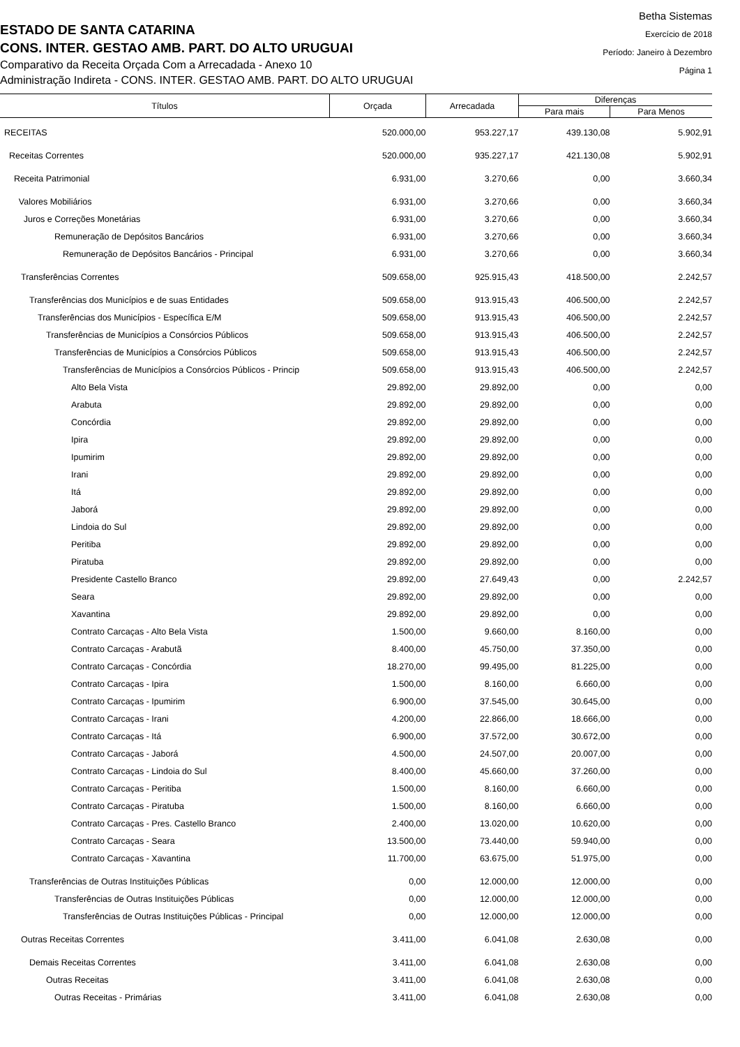ESTADO DE SANTA CATARINA
CONS. INTER. GESTAO AMB. PART. DO ALTO URUGUAI
Comparativo da Receita Orçada Com a Arrecadada - Anexo 10
Administração Indireta - CONS. INTER. GESTAO AMB. PART. DO ALTO URUGUAI
Betha Sistemas
Exercício de 2018
Período: Janeiro à Dezembro
Página 1
| Títulos | Orçada | Arrecadada | Diferenças | |
| --- | --- | --- | --- | --- |
| | | | Para mais | Para Menos |
| RECEITAS | 520.000,00 | 953.227,17 | 439.130,08 | 5.902,91 |
| Receitas Correntes | 520.000,00 | 935.227,17 | 421.130,08 | 5.902,91 |
| Receita Patrimonial | 6.931,00 | 3.270,66 | 0,00 | 3.660,34 |
| Valores Mobiliários | 6.931,00 | 3.270,66 | 0,00 | 3.660,34 |
| Juros e Correções Monetárias | 6.931,00 | 3.270,66 | 0,00 | 3.660,34 |
| Remuneração de Depósitos Bancários | 6.931,00 | 3.270,66 | 0,00 | 3.660,34 |
| Remuneração de Depósitos Bancários - Principal | 6.931,00 | 3.270,66 | 0,00 | 3.660,34 |
| Transferências Correntes | 509.658,00 | 925.915,43 | 418.500,00 | 2.242,57 |
| Transferências dos Municípios e de suas Entidades | 509.658,00 | 913.915,43 | 406.500,00 | 2.242,57 |
| Transferências dos Municípios - Específica E/M | 509.658,00 | 913.915,43 | 406.500,00 | 2.242,57 |
| Transferências de Municípios a Consórcios Públicos | 509.658,00 | 913.915,43 | 406.500,00 | 2.242,57 |
| Transferências de Municípios a Consórcios Públicos | 509.658,00 | 913.915,43 | 406.500,00 | 2.242,57 |
| Transferências de Municípios a Consórcios Públicos - Princip | 509.658,00 | 913.915,43 | 406.500,00 | 2.242,57 |
| Alto Bela Vista | 29.892,00 | 29.892,00 | 0,00 | 0,00 |
| Arabuta | 29.892,00 | 29.892,00 | 0,00 | 0,00 |
| Concórdia | 29.892,00 | 29.892,00 | 0,00 | 0,00 |
| Ipira | 29.892,00 | 29.892,00 | 0,00 | 0,00 |
| Ipumirim | 29.892,00 | 29.892,00 | 0,00 | 0,00 |
| Irani | 29.892,00 | 29.892,00 | 0,00 | 0,00 |
| Itá | 29.892,00 | 29.892,00 | 0,00 | 0,00 |
| Jaborá | 29.892,00 | 29.892,00 | 0,00 | 0,00 |
| Lindoia do Sul | 29.892,00 | 29.892,00 | 0,00 | 0,00 |
| Peritiba | 29.892,00 | 29.892,00 | 0,00 | 0,00 |
| Piratuba | 29.892,00 | 29.892,00 | 0,00 | 0,00 |
| Presidente Castello Branco | 29.892,00 | 27.649,43 | 0,00 | 2.242,57 |
| Seara | 29.892,00 | 29.892,00 | 0,00 | 0,00 |
| Xavantina | 29.892,00 | 29.892,00 | 0,00 | 0,00 |
| Contrato Carcaças - Alto Bela Vista | 1.500,00 | 9.660,00 | 8.160,00 | 0,00 |
| Contrato Carcaças - Arabutã | 8.400,00 | 45.750,00 | 37.350,00 | 0,00 |
| Contrato Carcaças - Concórdia | 18.270,00 | 99.495,00 | 81.225,00 | 0,00 |
| Contrato Carcaças - Ipira | 1.500,00 | 8.160,00 | 6.660,00 | 0,00 |
| Contrato Carcaças - Ipumirim | 6.900,00 | 37.545,00 | 30.645,00 | 0,00 |
| Contrato Carcaças - Irani | 4.200,00 | 22.866,00 | 18.666,00 | 0,00 |
| Contrato Carcaças - Itá | 6.900,00 | 37.572,00 | 30.672,00 | 0,00 |
| Contrato Carcaças - Jaborá | 4.500,00 | 24.507,00 | 20.007,00 | 0,00 |
| Contrato Carcaças - Lindoia do Sul | 8.400,00 | 45.660,00 | 37.260,00 | 0,00 |
| Contrato Carcaças - Peritiba | 1.500,00 | 8.160,00 | 6.660,00 | 0,00 |
| Contrato Carcaças - Piratuba | 1.500,00 | 8.160,00 | 6.660,00 | 0,00 |
| Contrato Carcaças - Pres. Castello Branco | 2.400,00 | 13.020,00 | 10.620,00 | 0,00 |
| Contrato Carcaças - Seara | 13.500,00 | 73.440,00 | 59.940,00 | 0,00 |
| Contrato Carcaças - Xavantina | 11.700,00 | 63.675,00 | 51.975,00 | 0,00 |
| Transferências de Outras Instituições Públicas | 0,00 | 12.000,00 | 12.000,00 | 0,00 |
| Transferências de Outras Instituições Públicas | 0,00 | 12.000,00 | 12.000,00 | 0,00 |
| Transferências de Outras Instituições Públicas - Principal | 0,00 | 12.000,00 | 12.000,00 | 0,00 |
| Outras Receitas Correntes | 3.411,00 | 6.041,08 | 2.630,08 | 0,00 |
| Demais Receitas Correntes | 3.411,00 | 6.041,08 | 2.630,08 | 0,00 |
| Outras Receitas | 3.411,00 | 6.041,08 | 2.630,08 | 0,00 |
| Outras Receitas - Primárias | 3.411,00 | 6.041,08 | 2.630,08 | 0,00 |